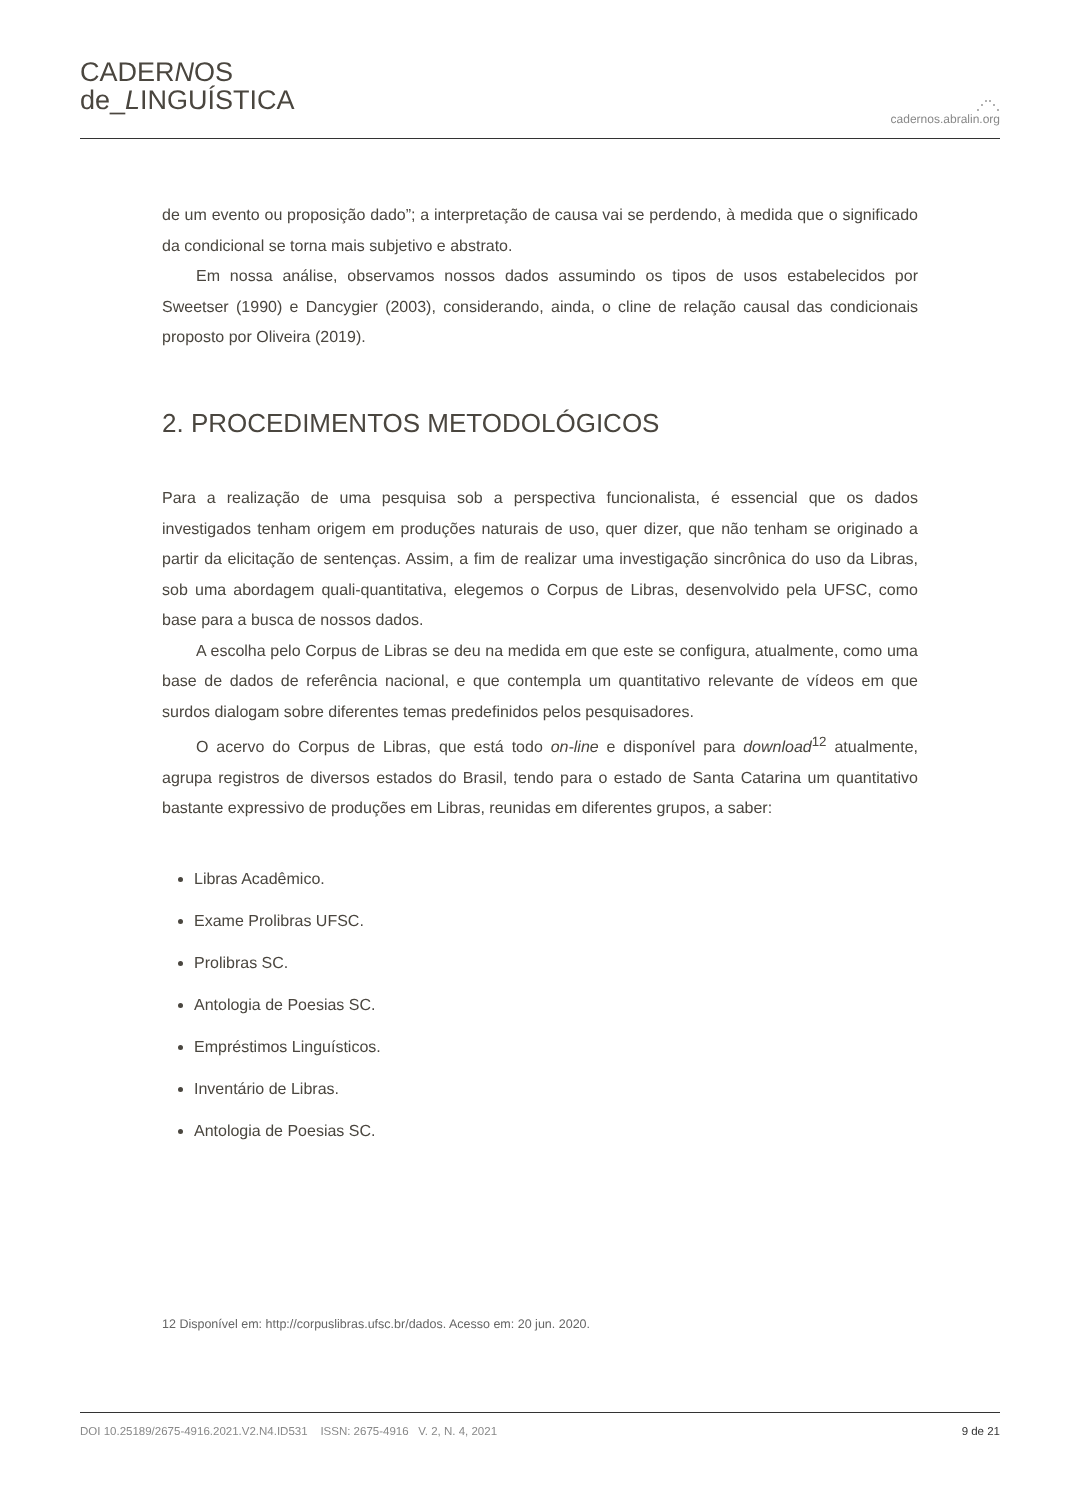CADERNOS
de_LINGUÍSTICA
⋰⋱
cadernos.abralin.org
de um evento ou proposição dado”; a interpretação de causa vai se perdendo, à medida que o significado da condicional se torna mais subjetivo e abstrato.
Em nossa análise, observamos nossos dados assumindo os tipos de usos estabelecidos por Sweetser (1990) e Dancygier (2003), considerando, ainda, o cline de relação causal das condicionais proposto por Oliveira (2019).
2. PROCEDIMENTOS METODOLÓGICOS
Para a realização de uma pesquisa sob a perspectiva funcionalista, é essencial que os dados investigados tenham origem em produções naturais de uso, quer dizer, que não tenham se originado a partir da elicitação de sentenças. Assim, a fim de realizar uma investigação sincrônica do uso da Libras, sob uma abordagem quali-quantitativa, elegemos o Corpus de Libras, desenvolvido pela UFSC, como base para a busca de nossos dados.
A escolha pelo Corpus de Libras se deu na medida em que este se configura, atualmente, como uma base de dados de referência nacional, e que contempla um quantitativo relevante de vídeos em que surdos dialogam sobre diferentes temas predefinidos pelos pesquisadores.
O acervo do Corpus de Libras, que está todo on-line e disponível para download<sup>12</sup> atualmente, agrupa registros de diversos estados do Brasil, tendo para o estado de Santa Catarina um quantitativo bastante expressivo de produções em Libras, reunidas em diferentes grupos, a saber:
Libras Acadêmico.
Exame Prolibras UFSC.
Prolibras SC.
Antologia de Poesias SC.
Empréstimos Linguísticos.
Inventário de Libras.
Antologia de Poesias SC.
12 Disponível em: http://corpuslibras.ufsc.br/dados. Acesso em: 20 jun. 2020.
DOI 10.25189/2675-4916.2021.V2.N4.ID531 ISSN: 2675-4916 V. 2, N. 4, 2021 9 de 21